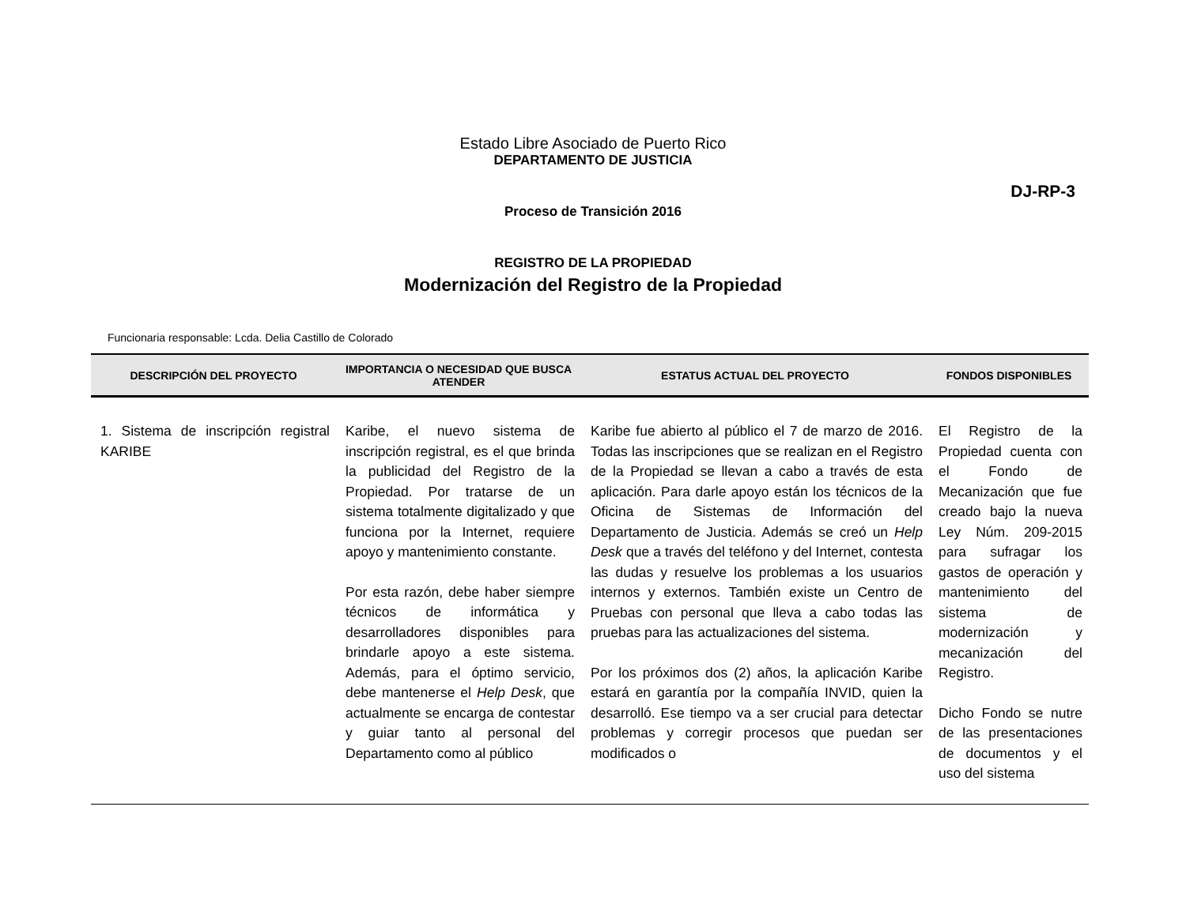Estado Libre Asociado de Puerto Rico
DEPARTAMENTO DE JUSTICIA
DJ-RP-3
Proceso de Transición 2016
REGISTRO DE LA PROPIEDAD
Modernización del Registro de la Propiedad
Funcionaria responsable: Lcda. Delia Castillo de Colorado
| DESCRIPCIÓN DEL PROYECTO | IMPORTANCIA O NECESIDAD QUE BUSCA ATENDER | ESTATUS ACTUAL DEL PROYECTO | FONDOS DISPONIBLES |
| --- | --- | --- | --- |
| 1. Sistema de inscripción registral KARIBE | Karibe, el nuevo sistema de inscripción registral, es el que brinda la publicidad del Registro de la Propiedad. Por tratarse de un sistema totalmente digitalizado y que funciona por la Internet, requiere apoyo y mantenimiento constante. Por esta razón, debe haber siempre técnicos de informática y desarrolladores disponibles para brindarle apoyo a este sistema. Además, para el óptimo servicio, debe mantenerse el Help Desk , que actualmente se encarga de contestar y guiar tanto al personal del Departamento como al público | Karibe fue abierto al público el 7 de marzo de 2016. Todas las inscripciones que se realizan en el Registro de la Propiedad se llevan a cabo a través de esta aplicación. Para darle apoyo están los técnicos de la Oficina de Sistemas de Información del Departamento de Justicia. Además se creó un Help Desk que a través del teléfono y del Internet, contesta las dudas y resuelve los problemas a los usuarios internos y externos. También existe un Centro de Pruebas con personal que lleva a cabo todas las pruebas para las actualizaciones del sistema. Por los próximos dos (2) años, la aplicación Karibe estará en garantía por la compañía INVID, quien la desarrolló. Ese tiempo va a ser crucial para detectar problemas y corregir procesos que puedan ser modificados o | El Registro de la Propiedad cuenta con el Fondo de Mecanización que fue creado bajo la nueva Ley Núm. 209-2015 para sufragar los gastos de operación y mantenimiento del sistema de modernización y mecanización del Registro. Dicho Fondo se nutre de las presentaciones de documentos y el uso del sistema |